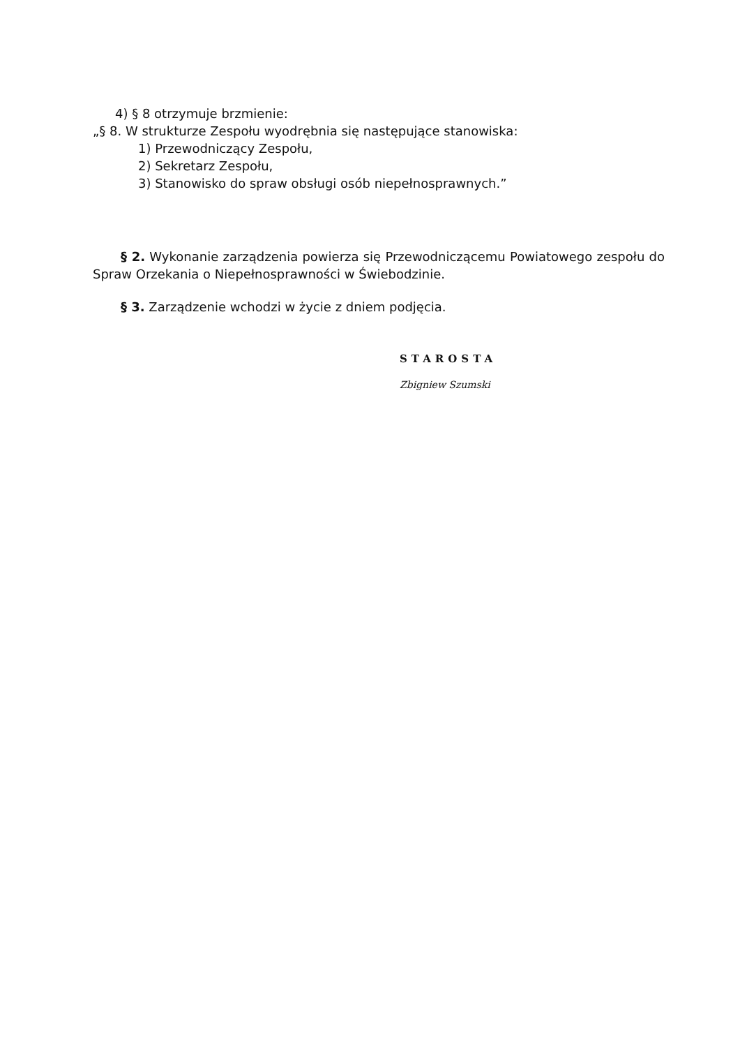4) § 8 otrzymuje brzmienie:
„§ 8. W strukturze Zespołu wyodrębnia się następujące stanowiska:
1) Przewodniczący Zespołu,
2) Sekretarz Zespołu,
3) Stanowisko do spraw obsługi osób niepełnosprawnych.”
§ 2. Wykonanie zarządzenia powierza się Przewodniczącemu Powiatowego zespołu do Spraw Orzekania o Niepełnosprawności w Świebodzinie.
§ 3. Zarządzenie wchodzi w życie z dniem podjęcia.
STAROSTA
Zbigniew Szumski